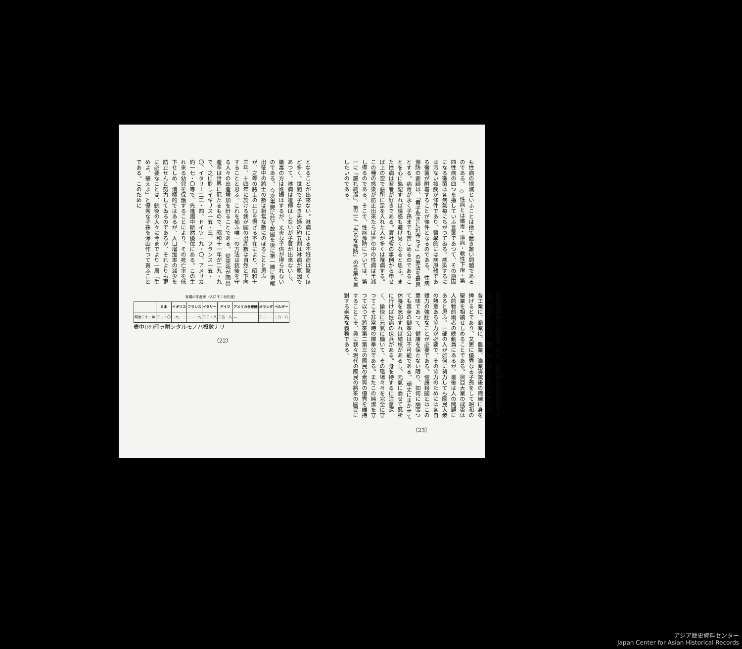となることが出來ない。淋病による不姙症は驚くほど多く、世間で子なき夫婦の約五割は淋病が原因であつて、淋病は遺傳はしないが子寶が出來ないし、黴毒の方は姙娠はするが、丈夫な子供が得られないのである。 今次事變に於て故國を後に第一線に勇躍出征中の將士の數は相當な數にのぼることと思ふが、之等の將士の止むを得ざる不在により、昭和十三年、十四年に於ける我が國の出產數は自然と下向することと思ふ。これを補ふ唯一の方法は銃後を守る人々の出產增加を計ることである。 從來我が國出產率は世界に冠たるもので、昭和十一年が二九・九で、之に對しイギリス一五・三、フランス一五・〇、イタリー二二・四、ドイツ一九・〇、アメリカ約一七・〇等で、先進國中斷然優位にある。この生れ來る幼兒を保護することにより、その死亡率を低下せしめ、消極的ではあるが、人口增加率の減少を防止せんと努力してゐるのであるが、それよりも更に必要なことは、銃後の人々に今までより一層「生めよ、殖えよ」と優秀な子孫を澤山作つて貰ふことである。このために
各國の生產率（人口千ニ付生產）
| | 日本 | イギリス | フランス | イタリー | ドイツ | アメリカ合衆國 | オランダ | ベルギー |
| --- | --- | --- | --- | --- | --- | --- | --- | --- |
| 明治三十二年 | 三二・〇 | 二九・二 | 二一・九 | 三三・八 | 三五・八 | — | 三二・一 | 二八・八 |
表中(※)印ヲ附シタルモノハ概數ナリ
（22）
も性病の撲滅といふことは捨て置き難い問題であるのである。 ◇ 性病とは黴毒・淋病・軟性下疳・第四性病の四つを指していふ言葉であつて、その原因になる黴菌は各病氣毎にちがつてゐる。感染するには汚ない接觸が條件であり、醫學的には病原體である黴菌が附着することが條件となるのである。 性病豫防の要諦は、「君子危きに近寄らず」の筆法を最良とする。病毒が永く子孫までも苦しめるのであることを心に銘記すれば誘惑も避け易くなると思ふ。また性病は若者が好きである。實社會の事例から申せば上の空で惡所に足を入れた人が多くは罹病する。この種の感染が防止出來たらば世の中の性病は半減し得るのである。そこで、性病豫防については、第一に「讓れ純潔」、第二に「忘るな豫防」の言葉を呈したいのである。
東亞建設は前途遼遠である。堅忍持久長期建設である。我等の使命は、第一線に銃とる將兵と同じで、各工業に、商業に、農業、漁業等銃後の職線に身を捧げるとであり、又更に優秀なる子孫をして昭和の聖業を相續せしめることである。興亞大業の成否は人的物的兩者の總動員にあるが、最後は人の問題にあると思ふ。一部の人が如何に努力しても國民大衆の熱意ある協力が必要で、その協力のためには各自體力の強壯なことが必要である。健康報國とはこの意味であつて、健康を保たない限り、如何に頑張つても萬全の御奉公は不可能である。 頑丈にまかせて休養を忘却すれば結核があるし、元氣に委せて惡所に行けば性病の伏兵がある。身を持するに注意深く、愉快に元氣に働いて、その職場々々を完全に守つてこそ非常時の御奉公である。またこの純潔を守つて以つて將來第二第三の國民の素質の優秀を維持することこそ、眞に我々現代の國民の將來の國民に對する崇高な義務である。
（23）
アジア歴史資料センター
Japan Center for Asian Historical Records